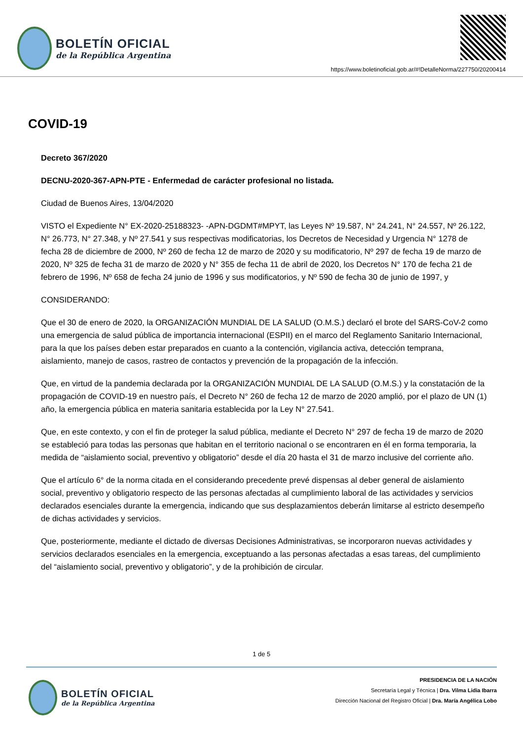BOLETÍN OFICIAL
de la República Argentina
https://www.boletinoficial.gob.ar/#!DetalleNorma/227750/20200414
COVID-19
Decreto 367/2020
DECNU-2020-367-APN-PTE - Enfermedad de carácter profesional no listada.
Ciudad de Buenos Aires, 13/04/2020
VISTO el Expediente N° EX-2020-25188323- -APN-DGDMT#MPYT, las Leyes Nº 19.587, N° 24.241, N° 24.557, Nº 26.122, N° 26.773, N° 27.348, y Nº 27.541 y sus respectivas modificatorias, los Decretos de Necesidad y Urgencia N° 1278 de fecha 28 de diciembre de 2000, Nº 260 de fecha 12 de marzo de 2020 y su modificatorio, Nº 297 de fecha 19 de marzo de 2020, Nº 325 de fecha 31 de marzo de 2020 y N° 355 de fecha 11 de abril de 2020, los Decretos N° 170 de fecha 21 de febrero de 1996, Nº 658 de fecha 24 junio de 1996 y sus modificatorios, y Nº 590 de fecha 30 de junio de 1997, y
CONSIDERANDO:
Que el 30 de enero de 2020, la ORGANIZACIÓN MUNDIAL DE LA SALUD (O.M.S.) declaró el brote del SARS-CoV-2 como una emergencia de salud pública de importancia internacional (ESPII) en el marco del Reglamento Sanitario Internacional, para la que los países deben estar preparados en cuanto a la contención, vigilancia activa, detección temprana, aislamiento, manejo de casos, rastreo de contactos y prevención de la propagación de la infección.
Que, en virtud de la pandemia declarada por la ORGANIZACIÓN MUNDIAL DE LA SALUD (O.M.S.) y la constatación de la propagación de COVID-19 en nuestro país, el Decreto N° 260 de fecha 12 de marzo de 2020 amplió, por el plazo de UN (1) año, la emergencia pública en materia sanitaria establecida por la Ley N° 27.541.
Que, en este contexto, y con el fin de proteger la salud pública, mediante el Decreto N° 297 de fecha 19 de marzo de 2020 se estableció para todas las personas que habitan en el territorio nacional o se encontraren en él en forma temporaria, la medida de “aislamiento social, preventivo y obligatorio” desde el día 20 hasta el 31 de marzo inclusive del corriente año.
Que el artículo 6° de la norma citada en el considerando precedente prevé dispensas al deber general de aislamiento social, preventivo y obligatorio respecto de las personas afectadas al cumplimiento laboral de las actividades y servicios declarados esenciales durante la emergencia, indicando que sus desplazamientos deberán limitarse al estricto desempeño de dichas actividades y servicios.
Que, posteriormente, mediante el dictado de diversas Decisiones Administrativas, se incorporaron nuevas actividades y servicios declarados esenciales en la emergencia, exceptuando a las personas afectadas a esas tareas, del cumplimiento del “aislamiento social, preventivo y obligatorio”, y de la prohibición de circular.
1 de 5
BOLETÍN OFICIAL
de la República Argentina
PRESIDENCIA DE LA NACIÓN
Secretaría Legal y Técnica | Dra. Vilma Lidia Ibarra
Dirección Nacional del Registro Oficial | Dra. María Angélica Lobo